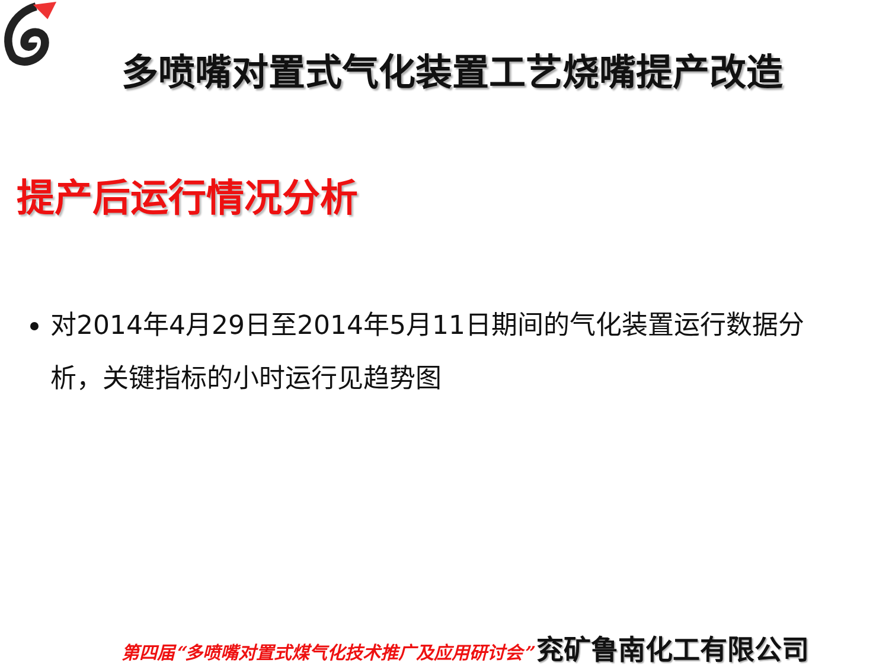多喷嘴对置式气化装置工艺烧嘴提产改造
提产后运行情况分析
对2014年4月29日至2014年5月11日期间的气化装置运行数据分析，关键指标的小时运行见趋势图
第四届“多喷嘴对置式煤气化技术推广及应用研讨会” 兖矿鲁南化工有限公司